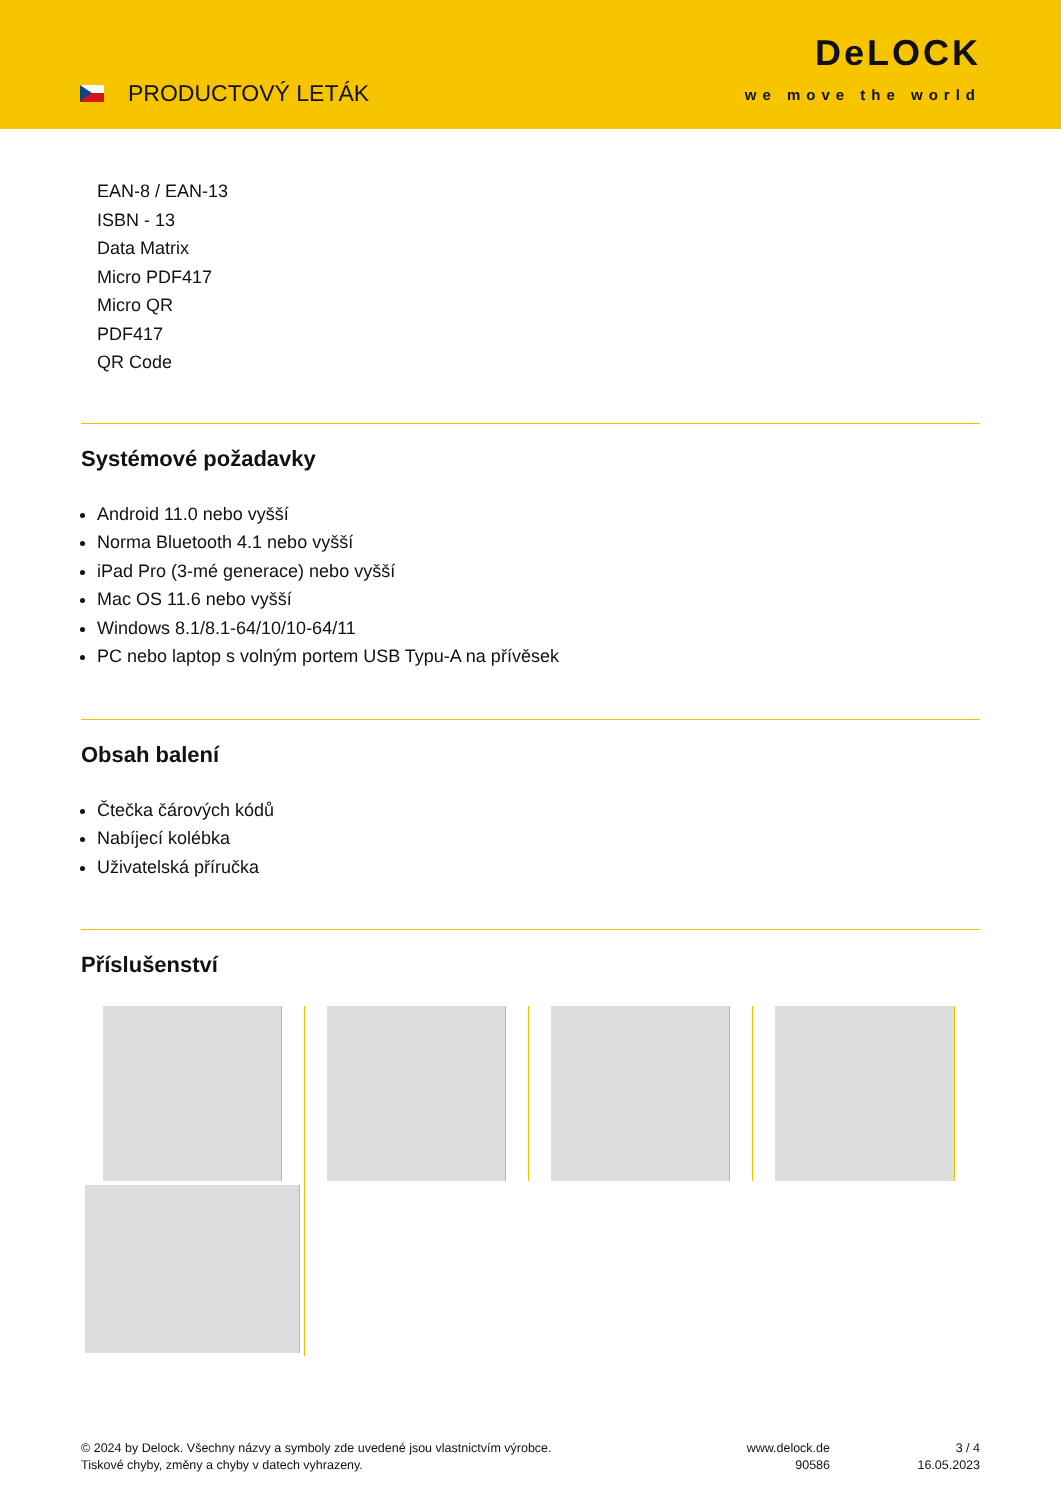PRODUCTOVÝ LETÁK
DeLOCK
we move the world
EAN-8 / EAN-13
ISBN - 13
Data Matrix
Micro PDF417
Micro QR
PDF417
QR Code
Systémové požadavky
Android 11.0 nebo vyšší
Norma Bluetooth 4.1 nebo vyšší
iPad Pro (3-mé generace) nebo vyšší
Mac OS 11.6 nebo vyšší
Windows 8.1/8.1-64/10/10-64/11
PC nebo laptop s volným portem USB Typu-A na přívěsek
Obsah balení
Čtečka čárových kódů
Nabíjecí kolébka
Uživatelská příručka
Příslušenství
© 2024 by Delock. Všechny názvy a symboly zde uvedené jsou vlastnictvím výrobce.
Tiskové chyby, změny a chyby v datech vyhrazeny.
www.delock.de
90586
3 / 4
16.05.2023